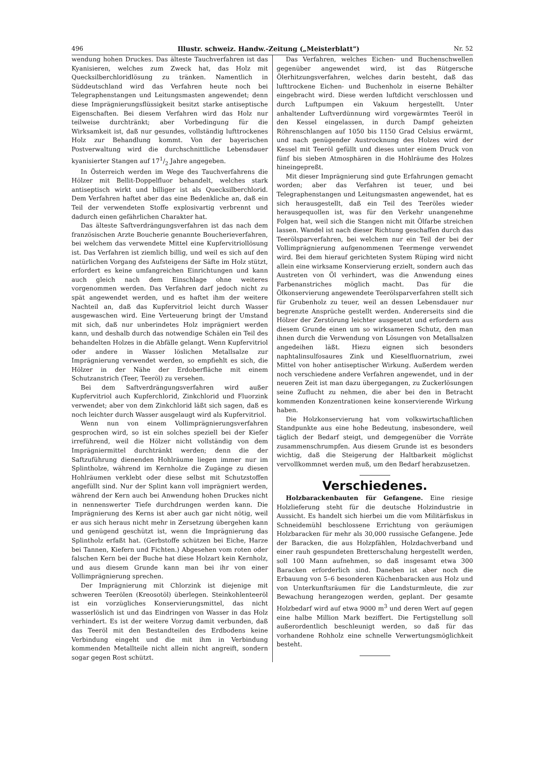496 Illustr. schweiz. Handw.-Zeitung („Meisterblatt") Nr. 52
wendung hohen Druckes. Das älteste Tauchverfahren ist das Kyanisieren, welches zum Zweck hat, das Holz mit Quecksilberchloridlösung zu tränken. Namentlich in Süddeutschland wird das Verfahren heute noch bei Telegraphenstangen und Leitungsmasten angewendet; denn diese Imprägnierungsflüssigkeit besitzt starke antiseptische Eigenschaften. Bei diesem Verfahren wird das Holz nur teilweise durchtränkt; aber Vorbedingung für die Wirksamkeit ist, daß nur gesundes, vollständig lufttrockenes Holz zur Behandlung kommt. Von der bayerischen Postverwaltung wird die durchschnittliche Lebensdauer kyanisierter Stangen auf 171/2 Jahre angegeben.
In Österreich werden im Wege des Tauchverfahrens die Hölzer mit Bellit-Doppelfluor behandelt, welches stark antiseptisch wirkt und billiger ist als Quecksilberchlorid. Dem Verfahren haftet aber das eine Bedenkliche an, daß ein Teil der verwendeten Stoffe explosivartig verbrennt und dadurch einen gefährlichen Charakter hat.
Das älteste Saftverdrängungsverfahren ist das nach dem französischen Arzte Boucherie genannte Boucherieverfahren, bei welchem das verwendete Mittel eine Kupfervitriollösung ist. Das Verfahren ist ziemlich billig, und weil es sich auf den natürlichen Vorgang des Aufsteigens der Säfte im Holz stützt, erfordert es keine umfangreichen Einrichtungen und kann auch gleich nach dem Einschlage ohne weiteres vorgenommen werden. Das Verfahren darf jedoch nicht zu spät angewendet werden, und es haftet ihm der weitere Nachteil an, daß das Kupfervitriol leicht durch Wasser ausgewaschen wird. Eine Verteuerung bringt der Umstand mit sich, daß nur unberindetes Holz imprägniert werden kann, und deshalb durch das notwendige Schälen ein Teil des behandelten Holzes in die Abfälle gelangt. Wenn Kupfervitriol oder andere in Wasser löslichen Metallsalze zur Imprägnierung verwendet werden, so empfiehlt es sich, die Hölzer in der Nähe der Erdoberfläche mit einem Schutzanstrich (Teer, Teeröl) zu versehen.
Bei dem Saftverdrängungsverfahren wird außer Kupfervitriol auch Kupferchlorid, Zinkchlorid und Fluorzink verwendet; aber von dem Zinkchlorid läßt sich sagen, daß es noch leichter durch Wasser ausgelaugt wird als Kupfervitriol.
Wenn nun von einem Vollimprägnierungsverfahren gesprochen wird, so ist ein solches speziell bei der Kiefer irreführend, weil die Hölzer nicht vollständig von dem Imprägniermittel durchtränkt werden; denn die der Saftzuführung dienenden Hohlräume liegen immer nur im Splintholze, während im Kernholze die Zugänge zu diesen Hohlräumen verklebt oder diese selbst mit Schutzstoffen angefüllt sind. Nur der Splint kann voll imprägniert werden, während der Kern auch bei Anwendung hohen Druckes nicht in nennenswerter Tiefe durchdrungen werden kann. Die Imprägnierung des Kerns ist aber auch gar nicht nötig, weil er aus sich heraus nicht mehr in Zersetzung übergehen kann und genügend geschützt ist, wenn die Imprägnierung das Splintholz erfaßt hat. (Gerbstoffe schützen bei Eiche, Harze bei Tannen, Kiefern und Fichten.) Abgesehen vom roten oder falschen Kern bei der Buche hat diese Holzart kein Kernholz, und aus diesem Grunde kann man bei ihr von einer Vollimprägnierung sprechen.
Der Imprägnierung mit Chlorzink ist diejenige mit schweren Teerölen (Kreosotöl) überlegen. Steinkohlenteeröl ist ein vorzügliches Konservierungsmittel, das nicht wasserlöslich ist und das Eindringen von Wasser in das Holz verhindert. Es ist der weitere Vorzug damit verbunden, daß das Teeröl mit den Bestandteilen des Erdbodens keine Verbindung eingeht und die mit ihm in Verbindung kommenden Metallteile nicht allein nicht angreift, sondern sogar gegen Rost schützt.
Das Verfahren, welches Eichen- und Buchenschwellen gegenüber angewendet wird, ist das Rütgersche Ölerhitzungsverfahren, welches darin besteht, daß das lufttrockene Eichen- und Buchenholz in eiserne Behälter eingebracht wird. Diese werden luftdicht verschlossen und durch Luftpumpen ein Vakuum hergestellt. Unter anhaltender Luftverdünnung wird vorgewärmtes Teeröl in den Kessel eingelassen, in durch Dampf geheizten Röhrenschlangen auf 1050 bis 1150 Grad Celsius erwärmt, und nach genügender Austrocknung des Holzes wird der Kessel mit Teeröl gefüllt und dieses unter einem Druck von fünf bis sieben Atmosphären in die Hohlräume des Holzes hineingepreßt.
Mit dieser Imprägnierung sind gute Erfahrungen gemacht worden; aber das Verfahren ist teuer, und bei Telegraphenstangen und Leitungsmasten angewendet, hat es sich herausgestellt, daß ein Teil des Teeröles wieder herausgequollen ist, was für den Verkehr unangenehme Folgen hat, weil sich die Stangen nicht mit Ölfarbe streichen lassen. Wandel ist nach dieser Richtung geschaffen durch das Teerölsparverfahren, bei welchem nur ein Teil der bei der Vollimprägnierung aufgenommenen Teermenge verwendet wird. Bei dem hierauf gerichteten System Rüping wird nicht allein eine wirksame Konservierung erzielt, sondern auch das Austreten von Öl verhindert, was die Anwendung eines Farbenanstriches möglich macht. Das für die Ölkonservierung angewendete Teerölsparverfahren stellt sich für Grubenholz zu teuer, weil an dessen Lebensdauer nur begrenzte Ansprüche gestellt werden. Andererseits sind die Hölzer der Zerstörung leichter ausgesetzt und erfordern aus diesem Grunde einen um so wirksameren Schutz, den man ihnen durch die Verwendung von Lösungen von Metallsalzen angedeihen läßt. Hiezu eignen sich besonders naphtalinsulfosaures Zink und Kieselfluornatrium, zwei Mittel von hoher antiseptischer Wirkung. Außerdem werden noch verschiedene andere Verfahren angewendet, und in der neueren Zeit ist man dazu übergegangen, zu Zuckerlösungen seine Zuflucht zu nehmen, die aber bei den in Betracht kommenden Konzentrationen keine konservierende Wirkung haben.
Die Holzkonservierung hat vom volkswirtschaftlichen Standpunkte aus eine hohe Bedeutung, insbesondere, weil täglich der Bedarf steigt, und demgegenüber die Vorräte zusammenschrumpfen. Aus diesem Grunde ist es besonders wichtig, daß die Steigerung der Haltbarkeit möglichst vervollkommnet werden muß, um den Bedarf herabzusetzen.
Verschiedenes.
Holzbarackenbauten für Gefangene. Eine riesige Holzlieferung steht für die deutsche Holzindustrie in Aussicht. Es handelt sich hierbei um die vom Militärfiskus in Schneidemühl beschlossene Errichtung von geräumigen Holzbaracken für mehr als 30,000 russische Gefangene. Jede der Baracken, die aus Holzpfählen, Holzdachverband und einer rauh gespundeten Bretterschalung hergestellt werden, soll 100 Mann aufnehmen, so daß insgesamt etwa 300 Baracken erforderlich sind. Daneben ist aber noch die Erbauung von 5–6 besonderen Küchenbaracken aus Holz und von Unterkunftsräumen für die Landsturmleute, die zur Bewachung herangezogen werden, geplant. Der gesamte Holzbedarf wird auf etwa 9000 m<sup>3</sup> und deren Wert auf gegen eine halbe Million Mark beziffert. Die Fertigstellung soll außerordentlich beschleunigt werden, so daß für das vorhandene Rohholz eine schnelle Verwertungsmöglichkeit besteht.